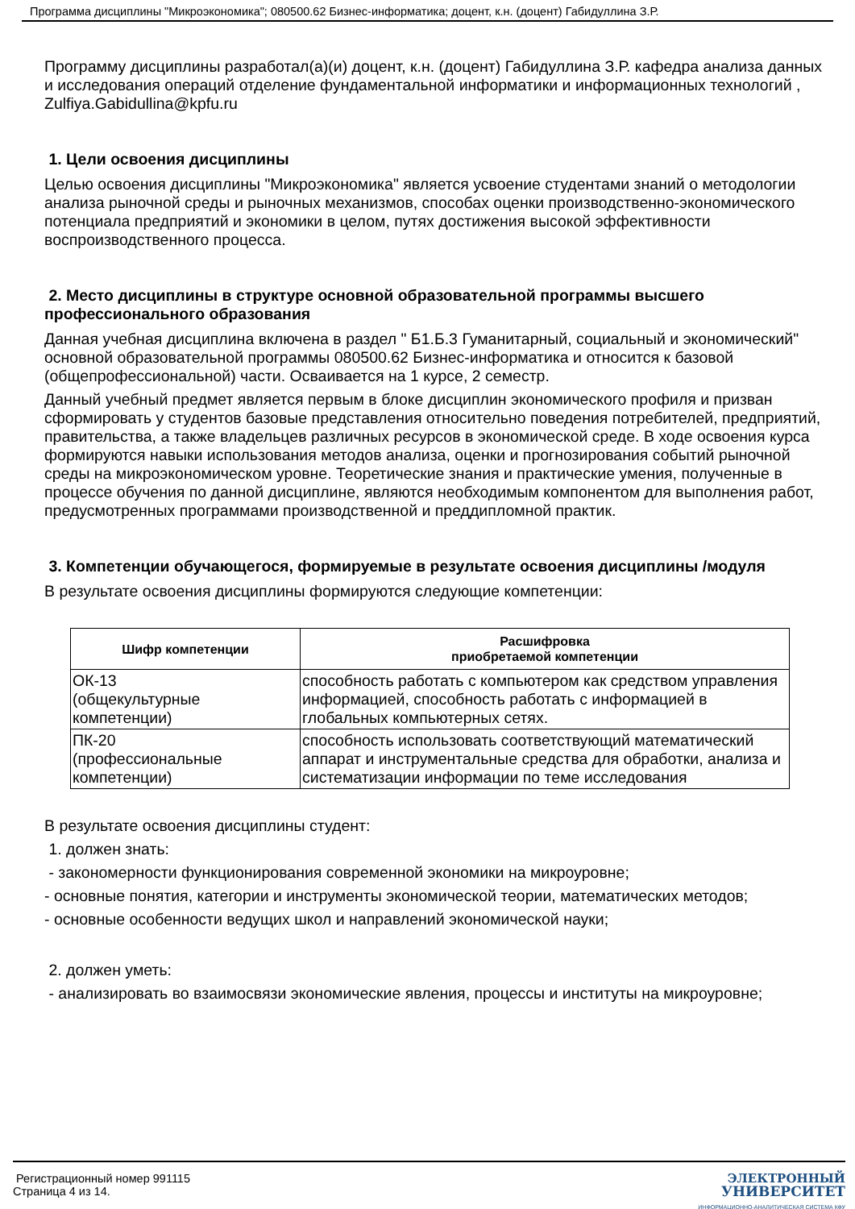Программа дисциплины "Микроэкономика"; 080500.62 Бизнес-информатика; доцент, к.н. (доцент) Габидуллина З.Р.
Программу дисциплины разработал(а)(и) доцент, к.н. (доцент) Габидуллина З.Р. кафедра анализа данных и исследования операций отделение фундаментальной информатики и информационных технологий , Zulfiya.Gabidullina@kpfu.ru
1. Цели освоения дисциплины
Целью освоения дисциплины "Микроэкономика" является усвоение студентами знаний о методологии анализа рыночной среды и рыночных механизмов, способах оценки производственно-экономического потенциала предприятий и экономики в целом, путях достижения высокой эффективности воспроизводственного процесса.
2. Место дисциплины в структуре основной образовательной программы высшего профессионального образования
Данная учебная дисциплина включена в раздел " Б1.Б.3 Гуманитарный, социальный и экономический" основной образовательной программы 080500.62 Бизнес-информатика и относится к базовой (общепрофессиональной) части. Осваивается на 1 курсе, 2 семестр.
Данный учебный предмет является первым в блоке дисциплин экономического профиля и призван сформировать у студентов базовые представления относительно поведения потребителей, предприятий, правительства, а также владельцев различных ресурсов в экономической среде. В ходе освоения курса формируются навыки использования методов анализа, оценки и прогнозирования событий рыночной среды на микроэкономическом уровне. Теоретические знания и практические умения, полученные в процессе обучения по данной дисциплине, являются необходимым компонентом для выполнения работ, предусмотренных программами производственной и преддипломной практик.
3. Компетенции обучающегося, формируемые в результате освоения дисциплины /модуля
В результате освоения дисциплины формируются следующие компетенции:
| Шифр компетенции | Расшифровка приобретаемой компетенции |
| --- | --- |
| ОК-13 (общекультурные компетенции) | способность работать с компьютером как средством управления информацией, способность работать с информацией в глобальных компьютерных сетях. |
| ПК-20 (профессиональные компетенции) | способность использовать соответствующий математический аппарат и инструментальные средства для обработки, анализа и систематизации информации по теме исследования |
В результате освоения дисциплины студент:
1. должен знать:
- закономерности функционирования современной экономики на микроуровне;
- основные понятия, категории и инструменты экономической теории, математических методов;
- основные особенности ведущих школ и направлений экономической науки;
2. должен уметь:
- анализировать во взаимосвязи экономические явления, процессы и институты на микроуровне;
Регистрационный номер 991115
Страница 4 из 14.
ЭЛЕКТРОННЫЙ
УНИВЕРСИТЕТ
ИНФОРМАЦИОННО-АНАЛИТИЧЕСКАЯ СИСТЕМА КФУ